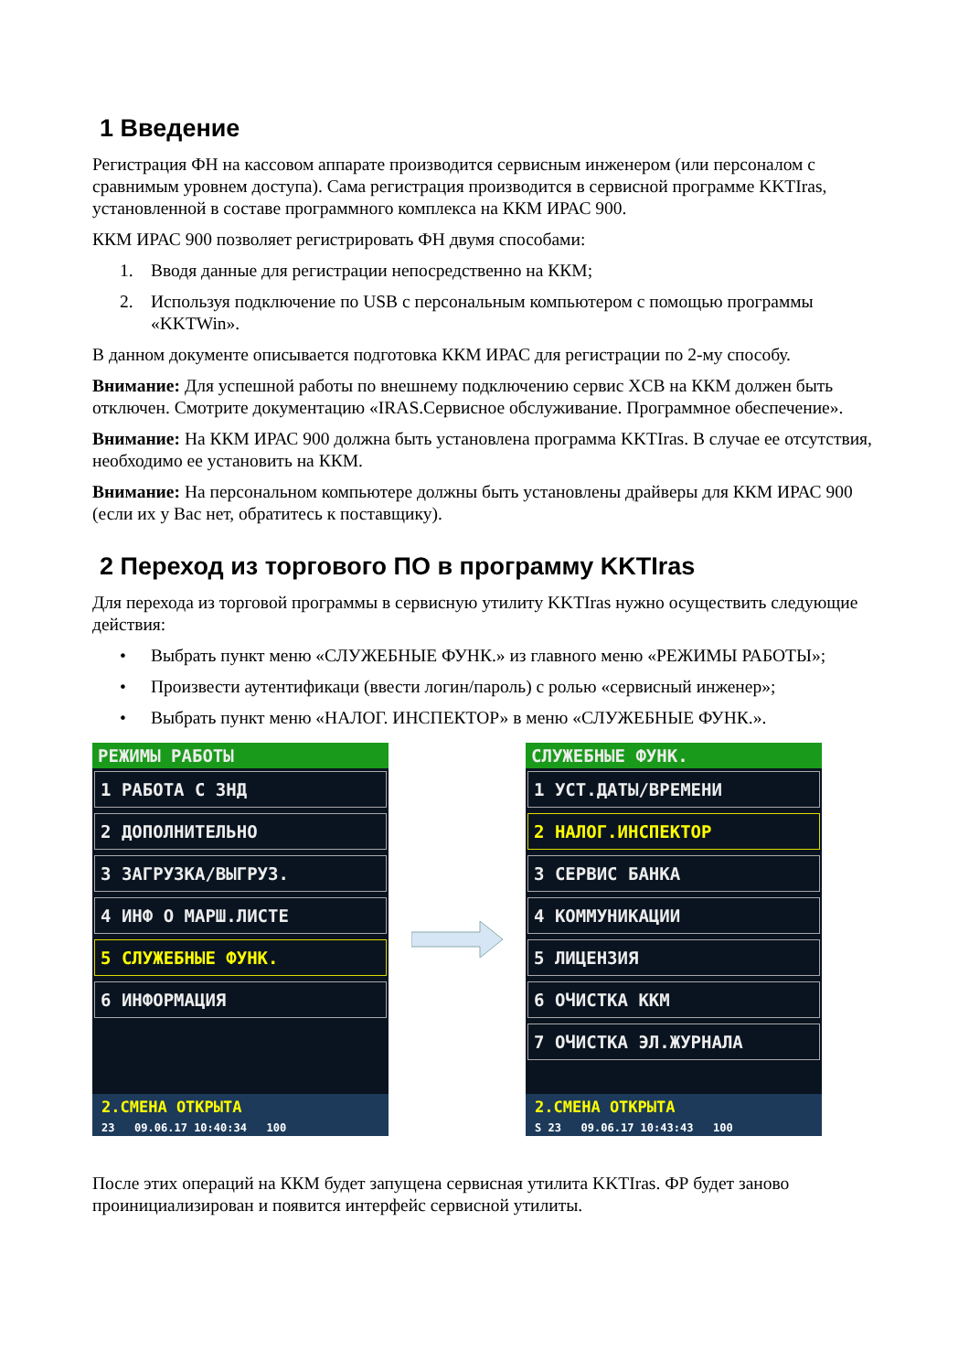1 Введение
Регистрация ФН на кассовом аппарате производится сервисным инженером (или персоналом с сравнимым уровнем доступа). Сама регистрация производится в сервисной программе KKTIras, установленной в составе программного комплекса на ККМ ИРАС 900.
ККМ ИРАС 900 позволяет регистрировать ФН двумя способами:
1. Вводя данные для регистрации непосредственно на ККМ;
2. Используя подключение по USB с персональным компьютером с помощью программы «KKTWin».
В данном документе описывается подготовка ККМ ИРАС для регистрации по 2-му способу.
Внимание: Для успешной работы по внешнему подключению сервис XCB на ККМ должен быть отключен. Смотрите документацию «IRAS.Сервисное обслуживание. Программное обеспечение».
Внимание: На ККМ ИРАС 900 должна быть установлена программа KKTIras. В случае ее отсутствия, необходимо ее установить на ККМ.
Внимание: На персональном компьютере должны быть установлены драйверы для ККМ ИРАС 900 (если их у Вас нет, обратитесь к поставщику).
2 Переход из торгового ПО в программу KKTIras
Для перехода из торговой программы в сервисную утилиту KKTIras нужно осуществить следующие действия:
• Выбрать пункт меню «СЛУЖЕБНЫЕ ФУНК.» из главного меню «РЕЖИМЫ РАБОТЫ»;
• Произвести аутентификаци (ввести логин/пароль) с ролью «сервисный инженер»;
• Выбрать пункт меню «НАЛОГ. ИНСПЕКТОР» в меню «СЛУЖЕБНЫЕ ФУНК.».
РЕЖИМЫ РАБОТЫ
1 РАБОТА С ЗНД
2 ДОПОЛНИТЕЛЬНО
3 ЗАГРУЗКА/ВЫГРУЗ.
4 ИНФ О МАРШ.ЛИСТЕ
5 СЛУЖЕБНЫЕ ФУНК.
6 ИНФОРМАЦИЯ
2.СМЕНА ОТКРЫТА
23 09.06.17 10:40:34 100
СЛУЖЕБНЫЕ ФУНК.
1 УСТ.ДАТЫ/ВРЕМЕНИ
2 НАЛОГ.ИНСПЕКТОР
3 СЕРВИС БАНКА
4 КОММУНИКАЦИИ
5 ЛИЦЕНЗИЯ
6 ОЧИСТКА ККМ
7 ОЧИСТКА ЭЛ.ЖУРНАЛА
2.СМЕНА ОТКРЫТА
S 23 09.06.17 10:43:43 100
После этих операций на ККМ будет запущена сервисная утилита KKTIras. ФР будет заново проинициализирован и появится интерфейс сервисной утилиты.